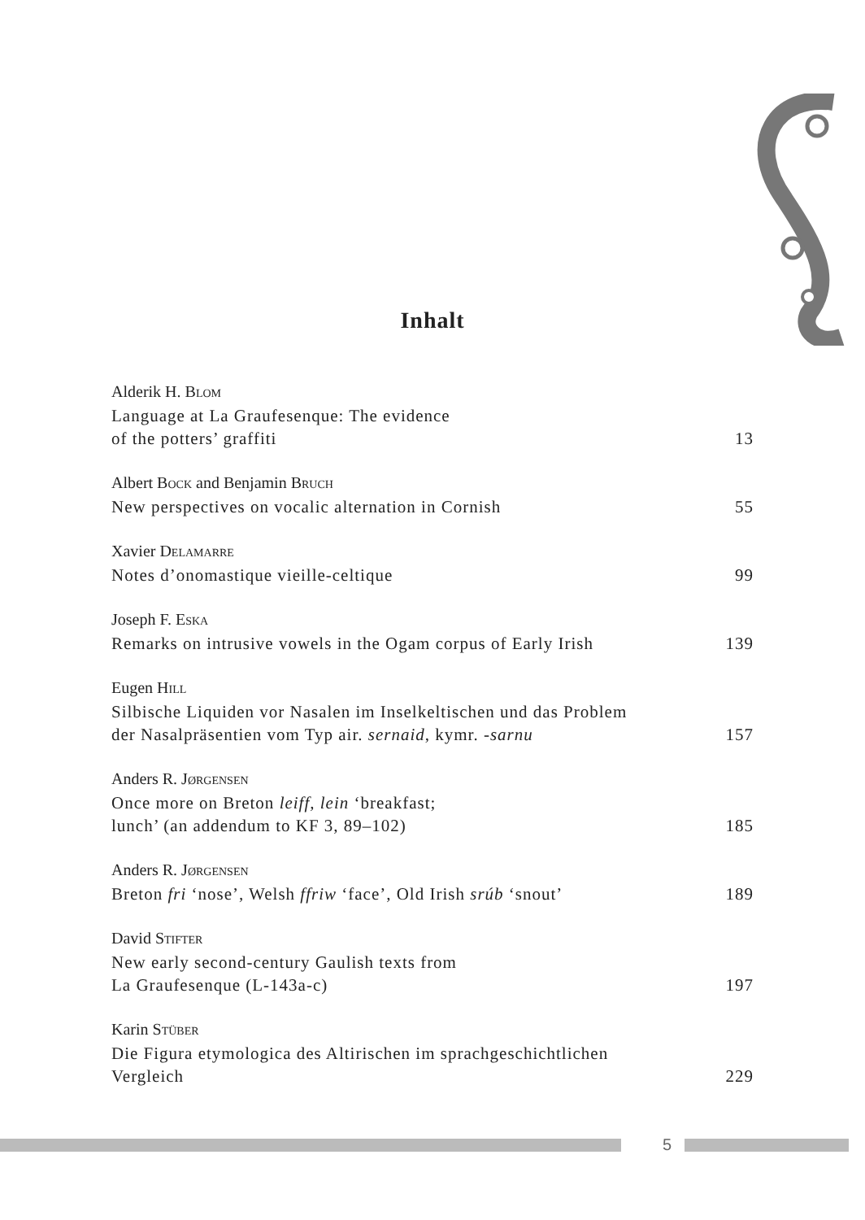Inhalt
Alderik H. BLOM
Language at La Graufesenque: The evidence
of the potters’ graffiti 13
Albert BOCK and Benjamin BRUCH
New perspectives on vocalic alternation in Cornish 55
Xavier DELAMARRE
Notes d’onomastique vieille-celtique 99
Joseph F. ESKA
Remarks on intrusive vowels in the Ogam corpus of Early Irish 139
Eugen HILL
Silbische Liquiden vor Nasalen im Inselkeltischen und das Problem
der Nasalpräsentien vom Typ air. sernaid, kymr. -sarnu 157
Anders R. JØRGENSEN
Once more on Breton leiff, lein ‘breakfast;
lunch’ (an addendum to KF 3, 89–102) 185
Anders R. JØRGENSEN
Breton fri ‘nose’, Welsh ffriw ‘face’, Old Irish srúb ‘snout’ 189
David STIFTER
New early second-century Gaulish texts from
La Graufesenque (L-143a-c) 197
Karin STÜBER
Die Figura etymologica des Altirischen im sprachgeschichtlichen
Vergleich 229
5